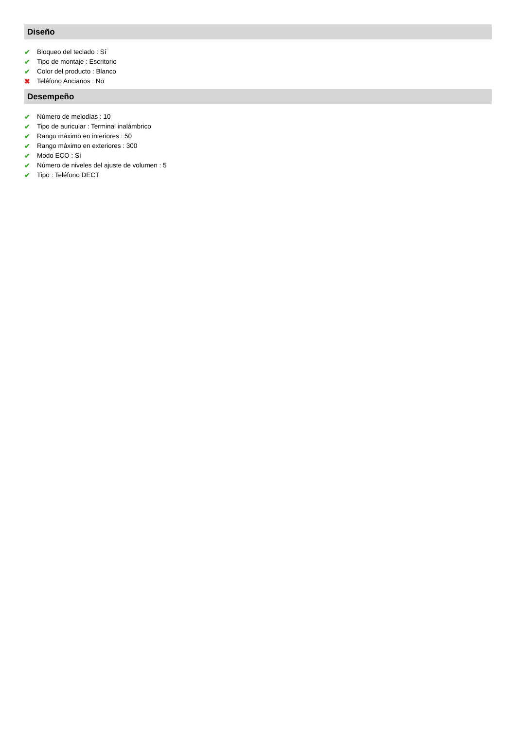Diseño
✔ Bloqueo del teclado : Sí
✔ Tipo de montaje : Escritorio
✔ Color del producto : Blanco
✖ Teléfono Ancianos : No
Desempeño
✔ Número de melodías : 10
✔ Tipo de auricular : Terminal inalámbrico
✔ Rango máximo en interiores : 50
✔ Rango máximo en exteriores : 300
✔ Modo ECO : Sí
✔ Número de niveles del ajuste de volumen : 5
✔ Tipo : Teléfono DECT